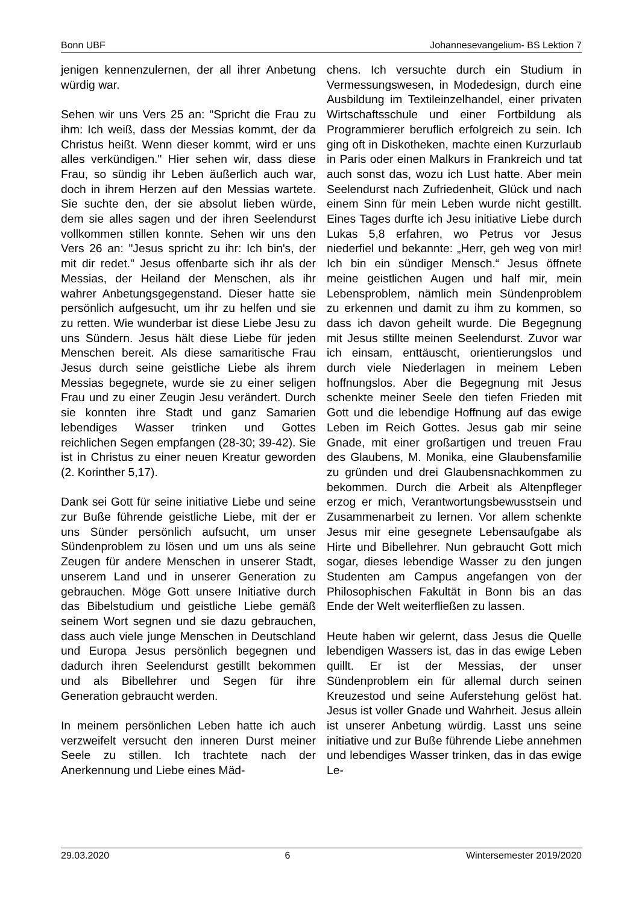Bonn UBF Johannesevangelium- BS Lektion 7
jenigen kennenzulernen, der all ihrer Anbetung würdig war.
Sehen wir uns Vers 25 an: "Spricht die Frau zu ihm: Ich weiß, dass der Messias kommt, der da Christus heißt. Wenn dieser kommt, wird er uns alles verkündigen." Hier sehen wir, dass diese Frau, so sündig ihr Leben äußerlich auch war, doch in ihrem Herzen auf den Messias wartete. Sie suchte den, der sie absolut lieben würde, dem sie alles sagen und der ihren Seelendurst vollkommen stillen konnte. Sehen wir uns den Vers 26 an: "Jesus spricht zu ihr: Ich bin's, der mit dir redet." Jesus offenbarte sich ihr als der Messias, der Heiland der Menschen, als ihr wahrer Anbetungsgegenstand. Dieser hatte sie persönlich aufgesucht, um ihr zu helfen und sie zu retten. Wie wunderbar ist diese Liebe Jesu zu uns Sündern. Jesus hält diese Liebe für jeden Menschen bereit. Als diese samaritische Frau Jesus durch seine geistliche Liebe als ihrem Messias begegnete, wurde sie zu einer seligen Frau und zu einer Zeugin Jesu verändert. Durch sie konnten ihre Stadt und ganz Samarien lebendiges Wasser trinken und Gottes reichlichen Segen empfangen (28-30; 39-42). Sie ist in Christus zu einer neuen Kreatur geworden (2. Korinther 5,17).
Dank sei Gott für seine initiative Liebe und seine zur Buße führende geistliche Liebe, mit der er uns Sünder persönlich aufsucht, um unser Sündenproblem zu lösen und um uns als seine Zeugen für andere Menschen in unserer Stadt, unserem Land und in unserer Generation zu gebrauchen. Möge Gott unsere Initiative durch das Bibelstudium und geistliche Liebe gemäß seinem Wort segnen und sie dazu gebrauchen, dass auch viele junge Menschen in Deutschland und Europa Jesus persönlich begegnen und dadurch ihren Seelendurst gestillt bekommen und als Bibellehrer und Segen für ihre Generation gebraucht werden.
In meinem persönlichen Leben hatte ich auch verzweifelt versucht den inneren Durst meiner Seele zu stillen. Ich trachtete nach der Anerkennung und Liebe eines Mäd-
chens. Ich versuchte durch ein Studium in Vermessungswesen, in Modedesign, durch eine Ausbildung im Textileinzelhandel, einer privaten Wirtschaftsschule und einer Fortbildung als Programmierer beruflich erfolgreich zu sein. Ich ging oft in Diskotheken, machte einen Kurzurlaub in Paris oder einen Malkurs in Frankreich und tat auch sonst das, wozu ich Lust hatte. Aber mein Seelendurst nach Zufriedenheit, Glück und nach einem Sinn für mein Leben wurde nicht gestillt. Eines Tages durfte ich Jesu initiative Liebe durch Lukas 5,8 erfahren, wo Petrus vor Jesus niederfiel und bekannte: „Herr, geh weg von mir! Ich bin ein sündiger Mensch.“ Jesus öffnete meine geistlichen Augen und half mir, mein Lebensproblem, nämlich mein Sündenproblem zu erkennen und damit zu ihm zu kommen, so dass ich davon geheilt wurde. Die Begegnung mit Jesus stillte meinen Seelendurst. Zuvor war ich einsam, enttäuscht, orientierungslos und durch viele Niederlagen in meinem Leben hoffnungslos. Aber die Begegnung mit Jesus schenkte meiner Seele den tiefen Frieden mit Gott und die lebendige Hoffnung auf das ewige Leben im Reich Gottes. Jesus gab mir seine Gnade, mit einer großartigen und treuen Frau des Glaubens, M. Monika, eine Glaubensfamilie zu gründen und drei Glaubensnachkommen zu bekommen. Durch die Arbeit als Altenpfleger erzog er mich, Verantwortungsbewusstsein und Zusammenarbeit zu lernen. Vor allem schenkte Jesus mir eine gesegnete Lebensaufgabe als Hirte und Bibellehrer. Nun gebraucht Gott mich sogar, dieses lebendige Wasser zu den jungen Studenten am Campus angefangen von der Philosophischen Fakultät in Bonn bis an das Ende der Welt weiterfließen zu lassen.
Heute haben wir gelernt, dass Jesus die Quelle lebendigen Wassers ist, das in das ewige Leben quillt. Er ist der Messias, der unser Sündenproblem ein für allemal durch seinen Kreuzestod und seine Auferstehung gelöst hat. Jesus ist voller Gnade und Wahrheit. Jesus allein ist unserer Anbetung würdig. Lasst uns seine initiative und zur Buße führende Liebe annehmen und lebendiges Wasser trinken, das in das ewige Le-
29.03.2020 6 Wintersemester 2019/2020